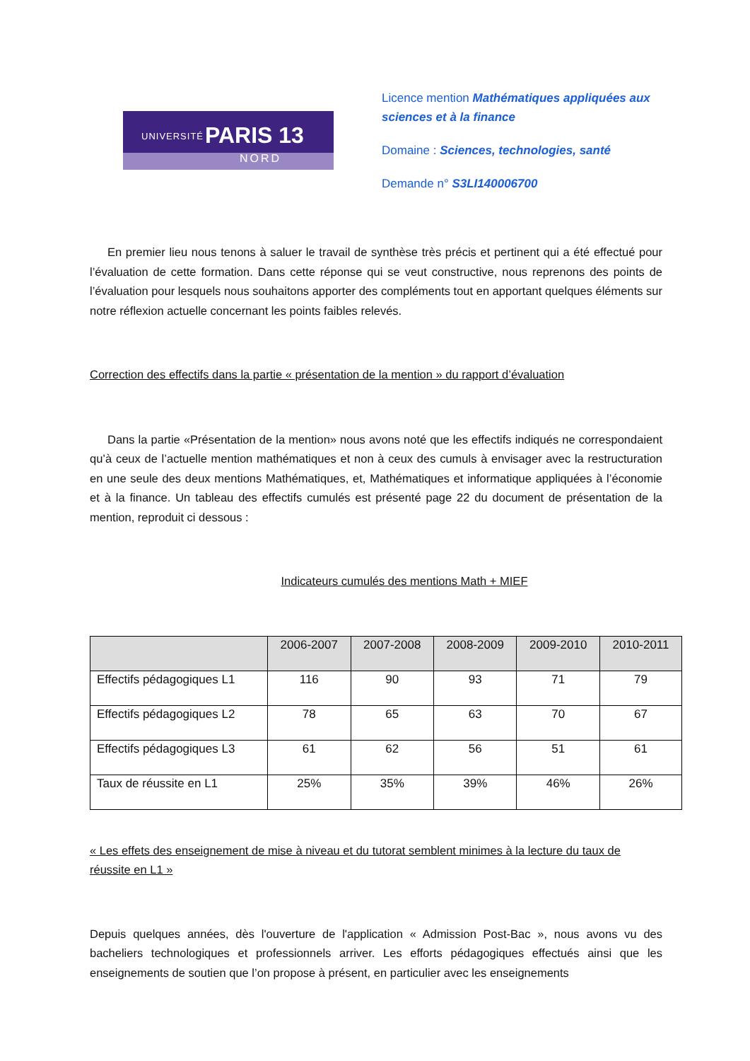UNIVERSITÉ PARIS 13
NORD
Licence mention Mathématiques appliquées aux sciences et à la finance
Domaine : Sciences, technologies, santé
Demande n° S3LI140006700
En premier lieu nous tenons à saluer le travail de synthèse très précis et pertinent qui a été effectué pour l’évaluation de cette formation. Dans cette réponse qui se veut constructive, nous reprenons des points de l’évaluation pour lesquels nous souhaitons apporter des compléments tout en apportant quelques éléments sur notre réflexion actuelle concernant les points faibles relevés.
Correction des effectifs dans la partie « présentation de la mention » du rapport d’évaluation
Dans la partie «Présentation de la mention» nous avons noté que les effectifs indiqués ne correspondaient qu’à ceux de l’actuelle mention mathématiques et non à ceux des cumuls à envisager avec la restructuration en une seule des deux mentions Mathématiques, et, Mathématiques et informatique appliquées à l’économie et à la finance. Un tableau des effectifs cumulés est présenté page 22 du document de présentation de la mention, reproduit ci dessous :
Indicateurs cumulés des mentions Math + MIEF
| | 2006-2007 | 2007-2008 | 2008-2009 | 2009-2010 | 2010-2011 |
| --- | --- | --- | --- | --- | --- |
| Effectifs pédagogiques L1 | 116 | 90 | 93 | 71 | 79 |
| Effectifs pédagogiques L2 | 78 | 65 | 63 | 70 | 67 |
| Effectifs pédagogiques L3 | 61 | 62 | 56 | 51 | 61 |
| Taux de réussite en L1 | 25% | 35% | 39% | 46% | 26% |
« Les effets des enseignement de mise à niveau et du tutorat semblent minimes à la lecture du taux de réussite en L1 »
Depuis quelques années, dès l'ouverture de l'application « Admission Post-Bac », nous avons vu des bacheliers technologiques et professionnels arriver. Les efforts pédagogiques effectués ainsi que les enseignements de soutien que l’on propose à présent, en particulier avec les enseignements